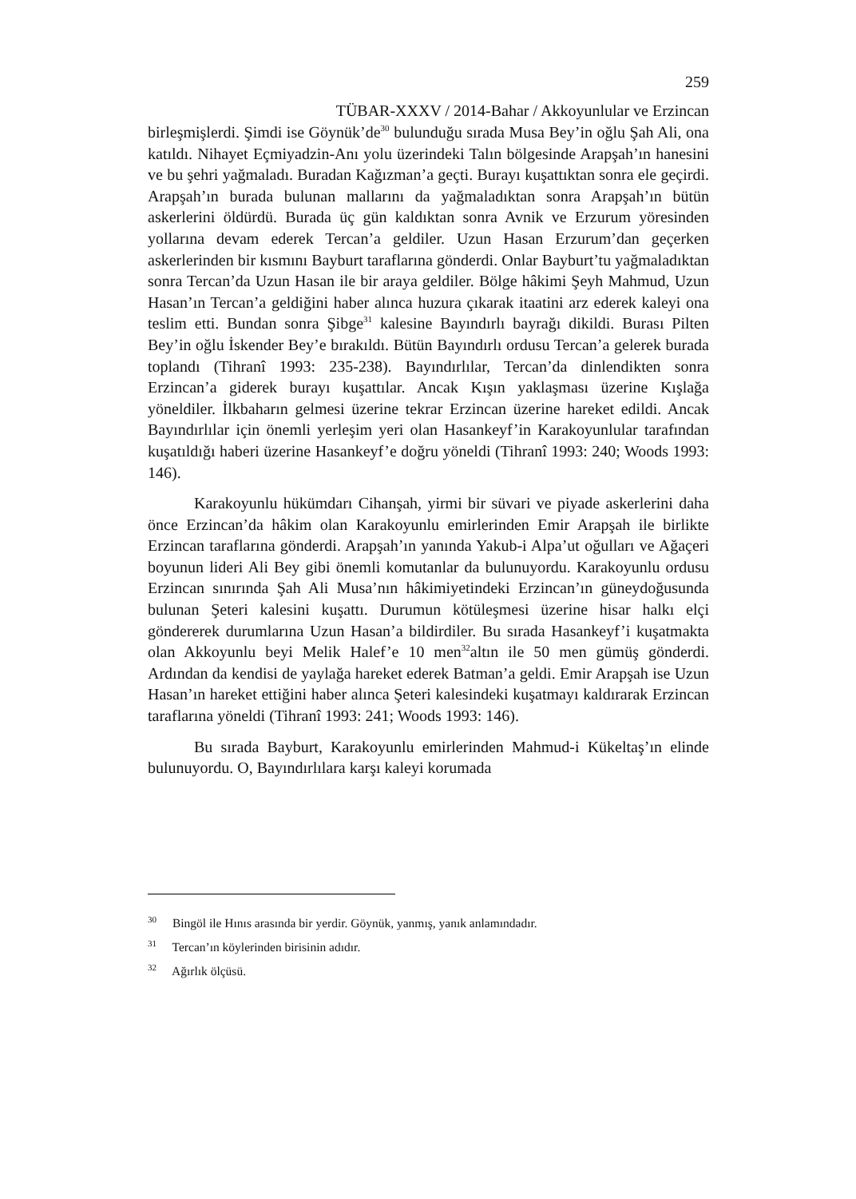259
TÜBAR-XXXV / 2014-Bahar / Akkoyunlular ve Erzincan
birleşmişlerdi. Şimdi ise Göynük’de<sup>30</sup> bulunduğu sırada Musa Bey’in oğlu Şah Ali, ona katıldı. Nihayet Eçmiyadzin-Anı yolu üzerindeki Talın bölgesinde Arapşah’ın hanesini ve bu şehri yağmaladı. Buradan Kağızman’a geçti. Burayı kuşattıktan sonra ele geçirdi. Arapşah’ın burada bulunan mallarını da yağmaladıktan sonra Arapşah’ın bütün askerlerini öldürdü. Burada üç gün kaldıktan sonra Avnik ve Erzurum yöresinden yollarına devam ederek Tercan’a geldiler. Uzun Hasan Erzurum’dan geçerken askerlerinden bir kısmını Bayburt taraflarına gönderdi. Onlar Bayburt’tu yağmaladıktan sonra Tercan’da Uzun Hasan ile bir araya geldiler. Bölge hâkimi Şeyh Mahmud, Uzun Hasan’ın Tercan’a geldiğini haber alınca huzura çıkarak itaatini arz ederek kaleyi ona teslim etti. Bundan sonra Şibge<sup>31</sup> kalesine Bayındırlı bayrağı dikildi. Burası Pilten Bey’in oğlu İskender Bey’e bırakıldı. Bütün Bayındırlı ordusu Tercan’a gelerek burada toplandı (Tihranî 1993: 235-238). Bayındırlılar, Tercan’da dinlendikten sonra Erzincan’a giderek burayı kuşattılar. Ancak Kışın yaklaşması üzerine Kışlağa yöneldiler. İlkbaharın gelmesi üzerine tekrar Erzincan üzerine hareket edildi. Ancak Bayındırlılar için önemli yerleşim yeri olan Hasankeyf’in Karakoyunlular tarafından kuşatıldığı haberi üzerine Hasankeyf’e doğru yöneldi (Tihranî 1993: 240; Woods 1993: 146).
Karakoyunlu hükümdarı Cihanşah, yirmi bir süvari ve piyade askerlerini daha önce Erzincan’da hâkim olan Karakoyunlu emirlerinden Emir Arapşah ile birlikte Erzincan taraflarına gönderdi. Arapşah’ın yanında Yakub-i Alpa’ut oğulları ve Ağaçeri boyunun lideri Ali Bey gibi önemli komutanlar da bulunuyordu. Karakoyunlu ordusu Erzincan sınırında Şah Ali Musa’nın hâkimiyetindeki Erzincan’ın güneydoğusunda bulunan Şeteri kalesini kuşattı. Durumun kötüleşmesi üzerine hisar halkı elçi göndererek durumlarına Uzun Hasan’a bildirdiler. Bu sırada Hasankeyf’i kuşatmakta olan Akkoyunlu beyi Melik Halef’e 10 men<sup>32</sup>altın ile 50 men gümüş gönderdi. Ardından da kendisi de yaylağa hareket ederek Batman’a geldi. Emir Arapşah ise Uzun Hasan’ın hareket ettiğini haber alınca Şeteri kalesindeki kuşatmayı kaldırarak Erzincan taraflarına yöneldi (Tihranî 1993: 241; Woods 1993: 146).
Bu sırada Bayburt, Karakoyunlu emirlerinden Mahmud-i Kükeltaş’ın elinde bulunuyordu. O, Bayındırlılara karşı kaleyi korumada
<sup>30</sup> Bingöl ile Hınıs arasında bir yerdir. Göynük, yanmış, yanık anlamındadır.
<sup>31</sup> Tercan’ın köylerinden birisinin adıdır.
<sup>32</sup> Ağırlık ölçüsü.